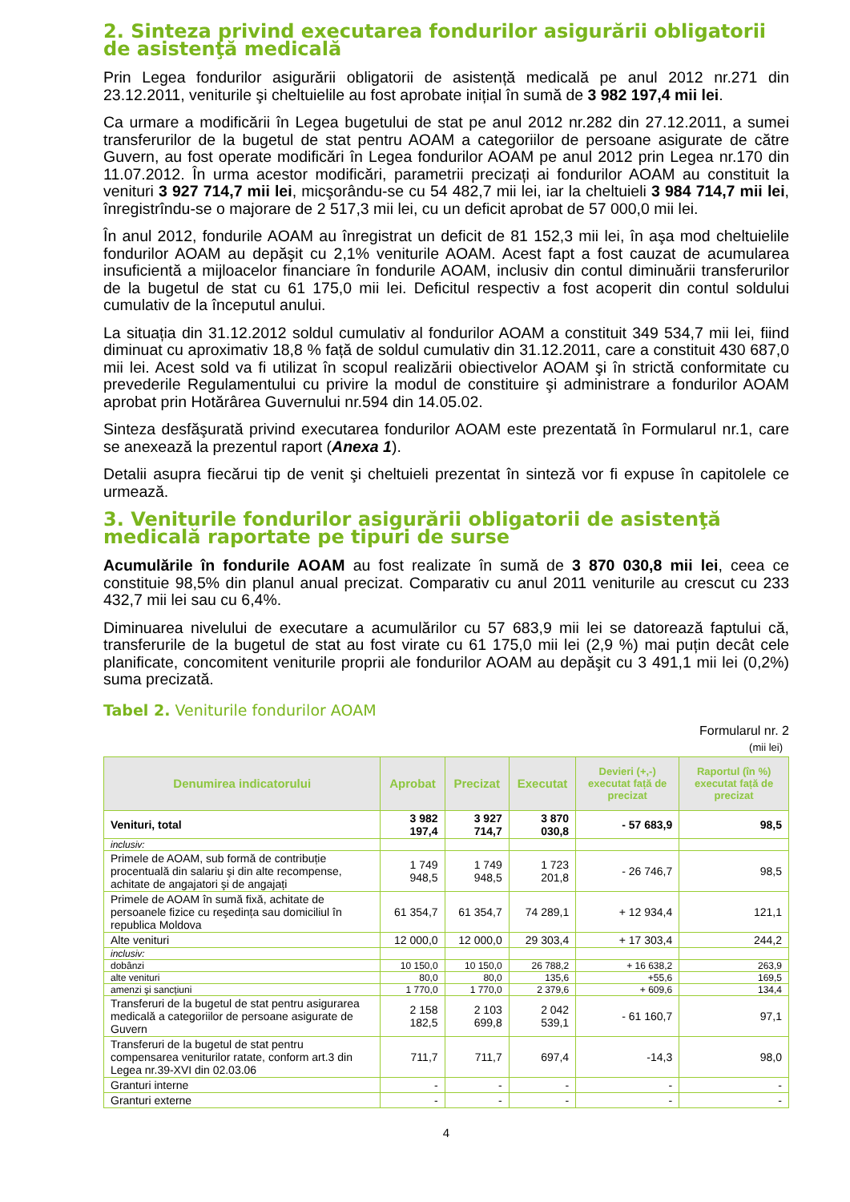2. Sinteza privind executarea fondurilor asigurării obligatorii de asistenţă medicală
Prin Legea fondurilor asigurării obligatorii de asistență medicală pe anul 2012 nr.271 din 23.12.2011, veniturile şi cheltuielile au fost aprobate inițial în sumă de 3 982 197,4 mii lei.
Ca urmare a modificării în Legea bugetului de stat pe anul 2012 nr.282 din 27.12.2011, a sumei transferurilor de la bugetul de stat pentru AOAM a categoriilor de persoane asigurate de către Guvern, au fost operate modificări în Legea fondurilor AOAM pe anul 2012 prin Legea nr.170 din 11.07.2012. În urma acestor modificări, parametrii precizați ai fondurilor AOAM au constituit la venituri 3 927 714,7 mii lei, micşorându-se cu 54 482,7 mii lei, iar la cheltuieli 3 984 714,7 mii lei, înregistrîndu-se o majorare de 2 517,3 mii lei, cu un deficit aprobat de 57 000,0 mii lei.
În anul 2012, fondurile AOAM au înregistrat un deficit de 81 152,3 mii lei, în aşa mod cheltuielile fondurilor AOAM au depăşit cu 2,1% veniturile AOAM. Acest fapt a fost cauzat de acumularea insuficientă a mijloacelor financiare în fondurile AOAM, inclusiv din contul diminuării transferurilor de la bugetul de stat cu 61 175,0 mii lei. Deficitul respectiv a fost acoperit din contul soldului cumulativ de la începutul anului.
La situația din 31.12.2012 soldul cumulativ al fondurilor AOAM a constituit 349 534,7 mii lei, fiind diminuat cu aproximativ 18,8 % față de soldul cumulativ din 31.12.2011, care a constituit 430 687,0 mii lei. Acest sold va fi utilizat în scopul realizării obiectivelor AOAM şi în strictă conformitate cu prevederile Regulamentului cu privire la modul de constituire şi administrare a fondurilor AOAM aprobat prin Hotărârea Guvernului nr.594 din 14.05.02.
Sinteza desfăşurată privind executarea fondurilor AOAM este prezentată în Formularul nr.1, care se anexează la prezentul raport (Anexa 1).
Detalii asupra fiecărui tip de venit şi cheltuieli prezentat în sinteză vor fi expuse în capitolele ce urmează.
3. Veniturile fondurilor asigurării obligatorii de asistenţă medicală raportate pe tipuri de surse
Acumulările în fondurile AOAM au fost realizate în sumă de 3 870 030,8 mii lei, ceea ce constituie 98,5% din planul anual precizat. Comparativ cu anul 2011 veniturile au crescut cu 233 432,7 mii lei sau cu 6,4%.
Diminuarea nivelului de executare a acumulărilor cu 57 683,9 mii lei se datorează faptului că, transferurile de la bugetul de stat au fost virate cu 61 175,0 mii lei (2,9 %) mai puțin decât cele planificate, concomitent veniturile proprii ale fondurilor AOAM au depăşit cu 3 491,1 mii lei (0,2%) suma precizată.
Tabel 2. Veniturile fondurilor AOAM
Formularul nr. 2
(mii lei)
| Denumirea indicatorului | Aprobat | Precizat | Executat | Devieri (+,-) executat față de precizat | Raportul (în %) executat față de precizat |
| --- | --- | --- | --- | --- | --- |
| Venituri, total | 3 982 197,4 | 3 927 714,7 | 3 870 030,8 | - 57 683,9 | 98,5 |
| inclusiv: | | | | | |
| Primele de AOAM, sub formă de contribuție procentuală din salariu şi din alte recompense, achitate de angajatori şi de angajați | 1 749 948,5 | 1 749 948,5 | 1 723 201,8 | - 26 746,7 | 98,5 |
| Primele de AOAM în sumă fixă, achitate de persoanele fizice cu reşedința sau domiciliul în republica Moldova | 61 354,7 | 61 354,7 | 74 289,1 | + 12 934,4 | 121,1 |
| Alte venituri | 12 000,0 | 12 000,0 | 29 303,4 | + 17 303,4 | 244,2 |
| inclusiv: | | | | | |
| dobânzi | 10 150,0 | 10 150,0 | 26 788,2 | + 16 638,2 | 263,9 |
| alte venituri | 80,0 | 80,0 | 135,6 | +55,6 | 169,5 |
| amenzi şi sancțiuni | 1 770,0 | 1 770,0 | 2 379,6 | + 609,6 | 134,4 |
| Transferuri de la bugetul de stat pentru asigurarea medicală a categoriilor de persoane asigurate de Guvern | 2 158 182,5 | 2 103 699,8 | 2 042 539,1 | - 61 160,7 | 97,1 |
| Transferuri de la bugetul de stat pentru compensarea veniturilor ratate, conform art.3 din Legea nr.39-XVI din 02.03.06 | 711,7 | 711,7 | 697,4 | -14,3 | 98,0 |
| Granturi interne | - | - | - | - | - |
| Granturi externe | - | - | - | - | - |
4